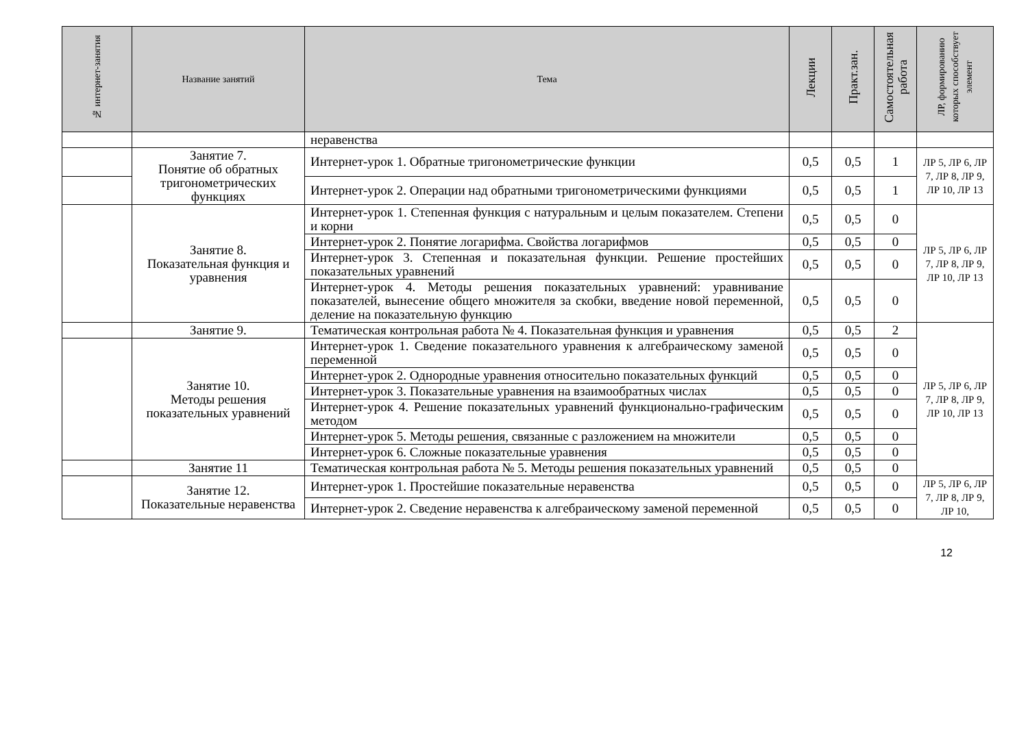| № интернет-занятия | Название занятий | Тема | Лекции | Практ.зан. | Самостоятельная работа | ЛР, формированию которых способствует элемент |
| --- | --- | --- | --- | --- | --- | --- |
| | | неравенства | | | | |
| | Занятие 7. Понятие об обратных тригонометрических функциях | Интернет-урок 1. Обратные тригонометрические функции | 0,5 | 0,5 | 1 | ЛР 5, ЛР 6, ЛР 7, ЛР 8, ЛР 9, ЛР 10, ЛР 13 |
| | | Интернет-урок 2. Операции над обратными тригонометрическими функциями | 0,5 | 0,5 | 1 | |
| | Занятие 8. Показательная функция и уравнения | Интернет-урок 1. Степенная функция с натуральным и целым показателем. Степени и корни | 0,5 | 0,5 | 0 | ЛР 5, ЛР 6, ЛР 7, ЛР 8, ЛР 9, ЛР 10, ЛР 13 |
| | | Интернет-урок 2. Понятие логарифма. Свойства логарифмов | 0,5 | 0,5 | 0 | |
| | | Интернет-урок 3. Степенная и показательная функции. Решение простейших показательных уравнений | 0,5 | 0,5 | 0 | |
| | | Интернет-урок 4. Методы решения показательных уравнений: уравнивание показателей, вынесение общего множителя за скобки, введение новой переменной, деление на показательную функцию | 0,5 | 0,5 | 0 | |
| | Занятие 9. | Тематическая контрольная работа № 4. Показательная функция и уравнения | 0,5 | 0,5 | 2 | ЛР 5, ЛР 6, ЛР 7, ЛР 8, ЛР 9, ЛР 10, ЛР 13 |
| | Занятие 10. Методы решения показательных уравнений | Интернет-урок 1. Сведение показательного уравнения к алгебраическому заменой переменной | 0,5 | 0,5 | 0 | |
| | | Интернет-урок 2. Однородные уравнения относительно показательных функций | 0,5 | 0,5 | 0 | |
| | | Интернет-урок 3. Показательные уравнения на взаимообратных числах | 0,5 | 0,5 | 0 | |
| | | Интернет-урок 4. Решение показательных уравнений функционально-графическим методом | 0,5 | 0,5 | 0 | |
| | | Интернет-урок 5. Методы решения, связанные с разложением на множители | 0,5 | 0,5 | 0 | |
| | | Интернет-урок 6. Сложные показательные уравнения | 0,5 | 0,5 | 0 | |
| | Занятие 11 | Тематическая контрольная работа № 5. Методы решения показательных уравнений | 0,5 | 0,5 | 0 | |
| | Занятие 12. Показательные неравенства | Интернет-урок 1. Простейшие показательные неравенства | 0,5 | 0,5 | 0 | ЛР 5, ЛР 6, ЛР 7, ЛР 8, ЛР 9, ЛР 10, |
| | | Интернет-урок 2. Сведение неравенства к алгебраическому заменой переменной | 0,5 | 0,5 | 0 | |
12